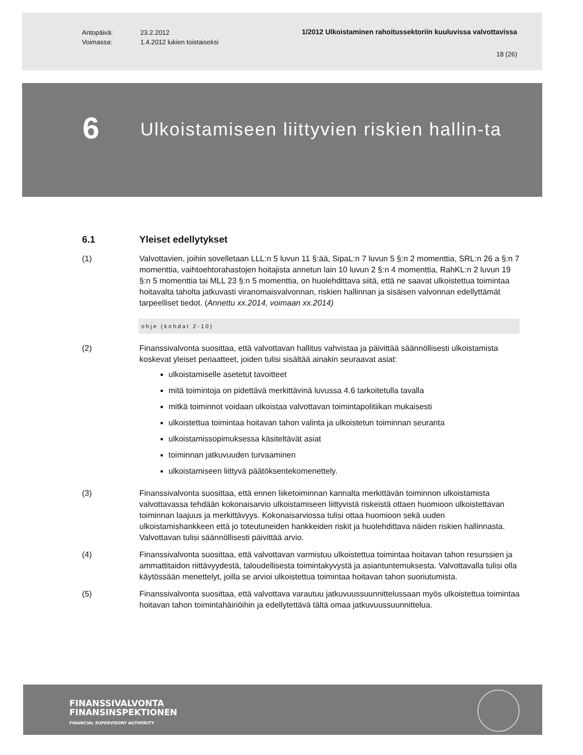Antopäivä:
Voimassa:
23.2.2012
1.4.2012 lukien toistaiseksi
1/2012 Ulkoistaminen rahoitussektoriin kuuluvissa valvottavissa
18 (26)
6
Ulkoistamiseen liittyvien riskien hallin-ta
6.1 Yleiset edellytykset
(1) Valvottavien, joihin sovelletaan LLL:n 5 luvun 11 §:ää, SipaL:n 7 luvun 5 §:n 2 momenttia, SRL:n 26 a §:n 7 momenttia, vaihtoehtorahastojen hoitajista annetun lain 10 luvun 2 §:n 4 momenttia, RahKL:n 2 luvun 19 §:n 5 momenttia tai MLL 23 §:n 5 momenttia, on huolehdittava siitä, että ne saavat ulkoistettua toimintaa hoitavalta taholta jatkuvasti viranomaisvalvonnan, riskien hallinnan ja sisäisen valvonnan edellyttämät tarpeelliset tiedot. (Annettu xx.2014, voimaan xx.2014)
ohje (kohdat 2-10)
(2) Finanssivalvonta suosittaa, että valvottavan hallitus vahvistaa ja päivittää säännöllisesti ulkoistamista koskevat yleiset periaatteet, joiden tulisi sisältää ainakin seuraavat asiat:
ulkoistamiselle asetetut tavoitteet
mitä toimintoja on pidettävä merkittävinä luvussa 4.6 tarkoitetulla tavalla
mitkä toiminnot voidaan ulkoistaa valvottavan toimintapolitiikan mukaisesti
ulkoistettua toimintaa hoitavan tahon valinta ja ulkoistetun toiminnan seuranta
ulkoistamissopimuksessa käsiteltävät asiat
toiminnan jatkuvuuden turvaaminen
ulkoistamiseen liittyvä päätöksentekomenettely.
(3) Finanssivalvonta suosittaa, että ennen liiketoiminnan kannalta merkittävän toiminnon ulkoistamista valvottavassa tehdään kokonaisarvio ulkoistamiseen liittyvistä riskeistä ottaen huomioon ulkoistettavan toiminnan laajuus ja merkittävyys. Kokonaisarviossa tulisi ottaa huomioon sekä uuden ulkoistamishankkeen että jo toteutuneiden hankkeiden riskit ja huolehdittava näiden riskien hallinnasta. Valvottavan tulisi säännöllisesti päivittää arvio.
(4) Finanssivalvonta suosittaa, että valvottavan varmistuu ulkoistettua toimintaa hoitavan tahon resurssien ja ammattitaidon riittävyydestä, taloudellisesta toimintakyvystä ja asiantuntemuksesta. Valvottavalla tulisi olla käytössään menettelyt, joilla se arvioi ulkoistettua toimintaa hoitavan tahon suoriutumista.
(5) Finanssivalvonta suosittaa, että valvottava varautuu jatkuvuussuunnittelussaan myös ulkoistettua toimintaa hoitavan tahon toimintahäiriöihin ja edellytettävä tältä omaa jatkuvuussuunnittelua.
FINANSSIVALVONTA
FINANSINSPEKTIONEN
FINANCIAL SUPERVISORY AUTHORITY